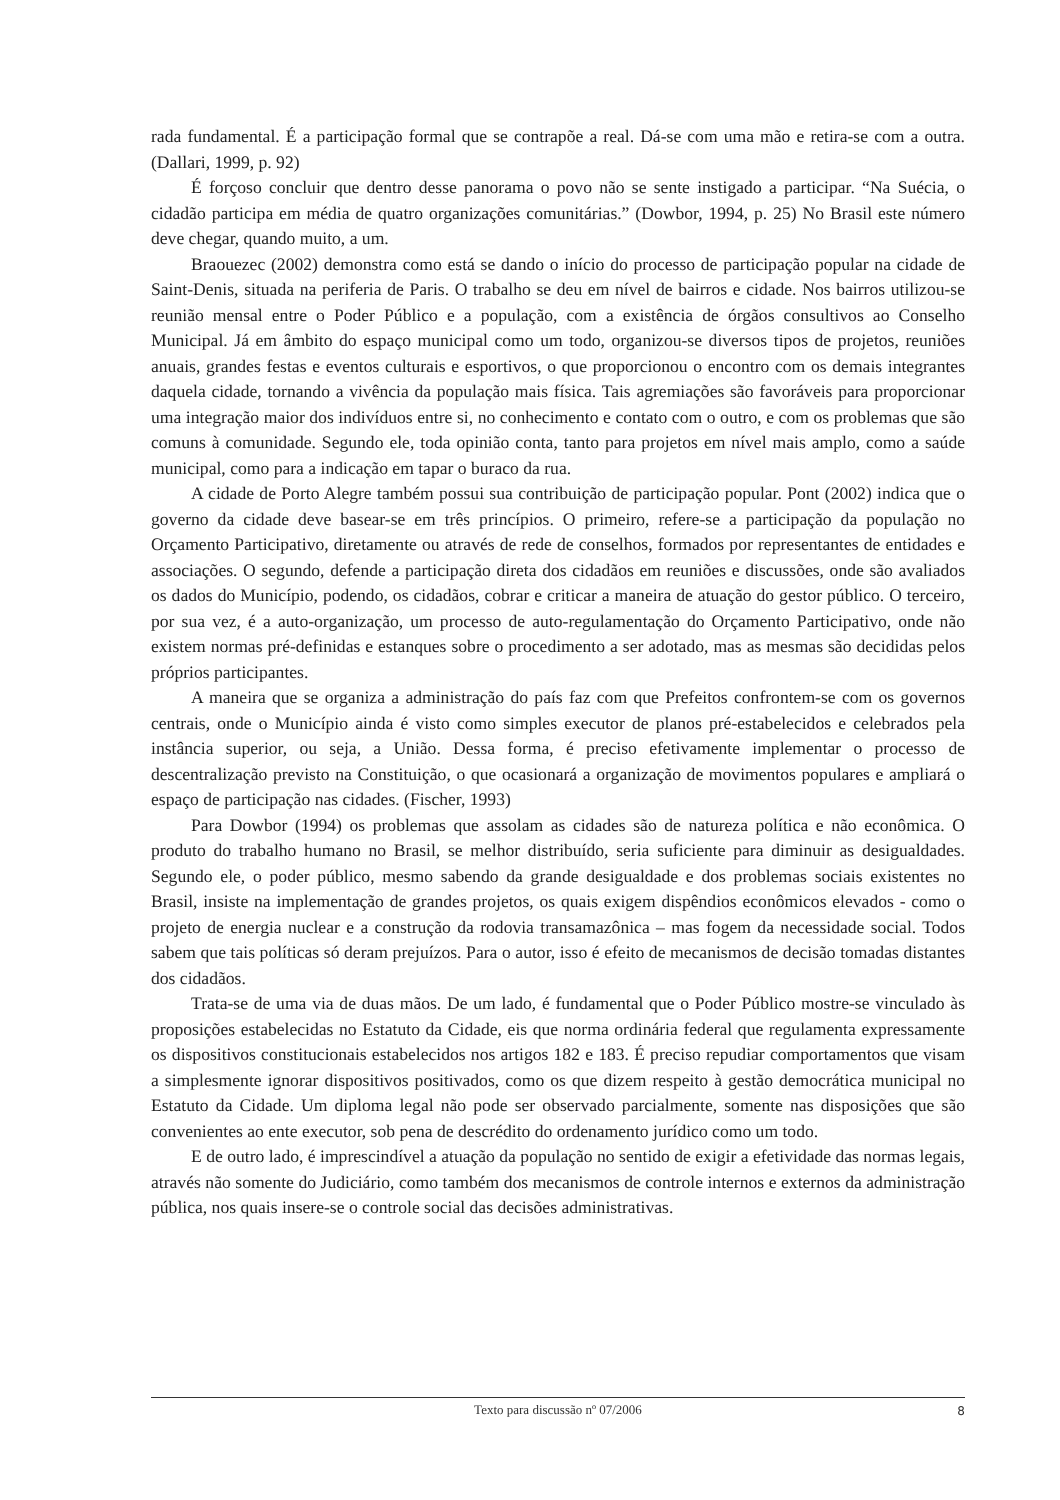rada fundamental. É a participação formal que se contrapõe a real. Dá-se com uma mão e retira-se com a outra. (Dallari, 1999, p. 92)
É forçoso concluir que dentro desse panorama o povo não se sente instigado a participar. “Na Suécia, o cidadão participa em média de quatro organizações comunitárias.” (Dowbor, 1994, p. 25) No Brasil este número deve chegar, quando muito, a um.
Braouezec (2002) demonstra como está se dando o início do processo de participação popular na cidade de Saint-Denis, situada na periferia de Paris. O trabalho se deu em nível de bairros e cidade. Nos bairros utilizou-se reunião mensal entre o Poder Público e a população, com a existência de órgãos consultivos ao Conselho Municipal. Já em âmbito do espaço municipal como um todo, organizou-se diversos tipos de projetos, reuniões anuais, grandes festas e eventos culturais e esportivos, o que proporcionou o encontro com os demais integrantes daquela cidade, tornando a vivência da população mais física. Tais agremiações são favoráveis para proporcionar uma integração maior dos indivíduos entre si, no conhecimento e contato com o outro, e com os problemas que são comuns à comunidade. Segundo ele, toda opinião conta, tanto para projetos em nível mais amplo, como a saúde municipal, como para a indicação em tapar o buraco da rua.
A cidade de Porto Alegre também possui sua contribuição de participação popular. Pont (2002) indica que o governo da cidade deve basear-se em três princípios. O primeiro, refere-se a participação da população no Orçamento Participativo, diretamente ou através de rede de conselhos, formados por representantes de entidades e associações. O segundo, defende a participação direta dos cidadãos em reuniões e discussões, onde são avaliados os dados do Município, podendo, os cidadãos, cobrar e criticar a maneira de atuação do gestor público. O terceiro, por sua vez, é a auto-organização, um processo de auto-regulamentação do Orçamento Participativo, onde não existem normas pré-definidas e estanques sobre o procedimento a ser adotado, mas as mesmas são decididas pelos próprios participantes.
A maneira que se organiza a administração do país faz com que Prefeitos confrontem-se com os governos centrais, onde o Município ainda é visto como simples executor de planos pré-estabelecidos e celebrados pela instância superior, ou seja, a União. Dessa forma, é preciso efetivamente implementar o processo de descentralização previsto na Constituição, o que ocasionará a organização de movimentos populares e ampliará o espaço de participação nas cidades. (Fischer, 1993)
Para Dowbor (1994) os problemas que assolam as cidades são de natureza política e não econômica. O produto do trabalho humano no Brasil, se melhor distribuído, seria suficiente para diminuir as desigualdades. Segundo ele, o poder público, mesmo sabendo da grande desigualdade e dos problemas sociais existentes no Brasil, insiste na implementação de grandes projetos, os quais exigem dispêndios econômicos elevados - como o projeto de energia nuclear e a construção da rodovia transamazônica – mas fogem da necessidade social. Todos sabem que tais políticas só deram prejuízos. Para o autor, isso é efeito de mecanismos de decisão tomadas distantes dos cidadãos.
Trata-se de uma via de duas mãos. De um lado, é fundamental que o Poder Público mostre-se vinculado às proposições estabelecidas no Estatuto da Cidade, eis que norma ordinária federal que regulamenta expressamente os dispositivos constitucionais estabelecidos nos artigos 182 e 183. É preciso repudiar comportamentos que visam a simplesmente ignorar dispositivos positivados, como os que dizem respeito à gestão democrática municipal no Estatuto da Cidade. Um diploma legal não pode ser observado parcialmente, somente nas disposições que são convenientes ao ente executor, sob pena de descrédito do ordenamento jurídico como um todo.
E de outro lado, é imprescindível a atuação da população no sentido de exigir a efetividade das normas legais, através não somente do Judiciário, como também dos mecanismos de controle internos e externos da administração pública, nos quais insere-se o controle social das decisões administrativas.
Texto para discussão nº 07/2006 8